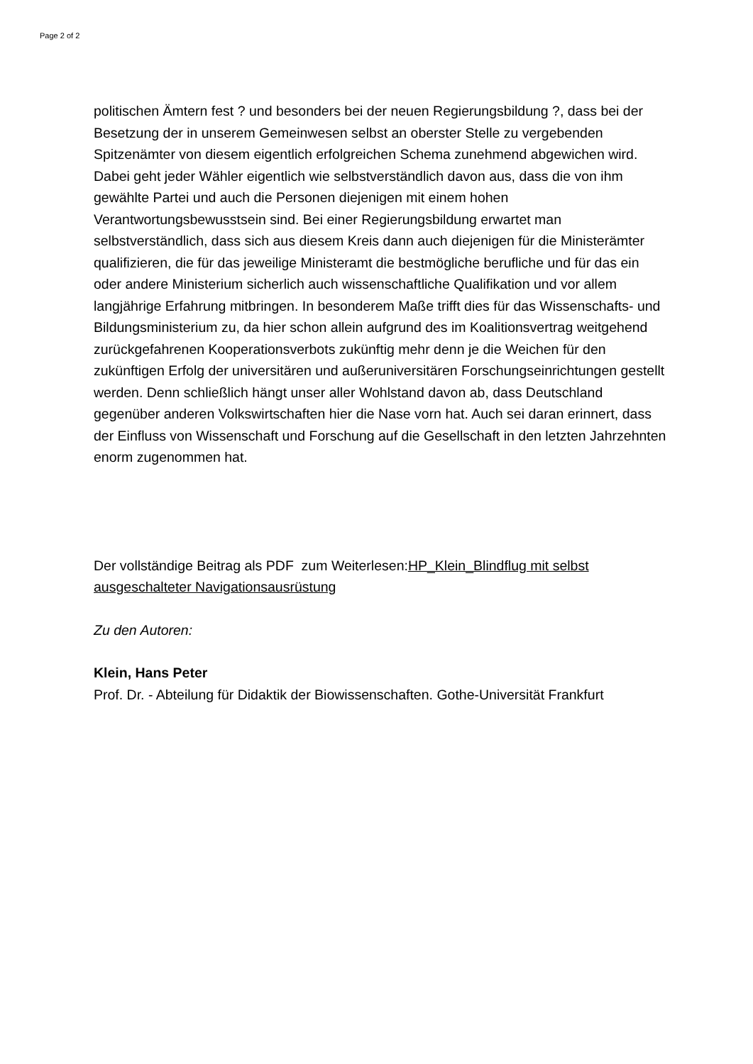Page 2 of 2
politischen Ämtern fest ? und besonders bei der neuen Regierungsbildung ?, dass bei der Besetzung der in unserem Gemeinwesen selbst an oberster Stelle zu vergebenden Spitzenämter von diesem eigentlich erfolgreichen Schema zunehmend abgewichen wird. Dabei geht jeder Wähler eigentlich wie selbstverständlich davon aus, dass die von ihm gewählte Partei und auch die Personen diejenigen mit einem hohen Verantwortungsbewusstsein sind. Bei einer Regierungsbildung erwartet man selbstverständlich, dass sich aus diesem Kreis dann auch diejenigen für die Ministerämter qualifizieren, die für das jeweilige Ministeramt die bestmögliche berufliche und für das ein oder andere Ministerium sicherlich auch wissenschaftliche Qualifikation und vor allem langjährige Erfahrung mitbringen. In besonderem Maße trifft dies für das Wissenschafts- und Bildungsministerium zu, da hier schon allein aufgrund des im Koalitionsvertrag weitgehend zurückgefahrenen Kooperationsverbots zukünftig mehr denn je die Weichen für den zukünftigen Erfolg der universitären und außeruniversitären Forschungseinrichtungen gestellt werden. Denn schließlich hängt unser aller Wohlstand davon ab, dass Deutschland gegenüber anderen Volkswirtschaften hier die Nase vorn hat. Auch sei daran erinnert, dass der Einfluss von Wissenschaft und Forschung auf die Gesellschaft in den letzten Jahrzehnten enorm zugenommen hat.
Der vollständige Beitrag als PDF zum Weiterlesen:HP_Klein_Blindflug mit selbst ausgeschalteter Navigationsausrüstung
Zu den Autoren:
Klein, Hans Peter
Prof. Dr. - Abteilung für Didaktik der Biowissenschaften. Gothe-Universität Frankfurt